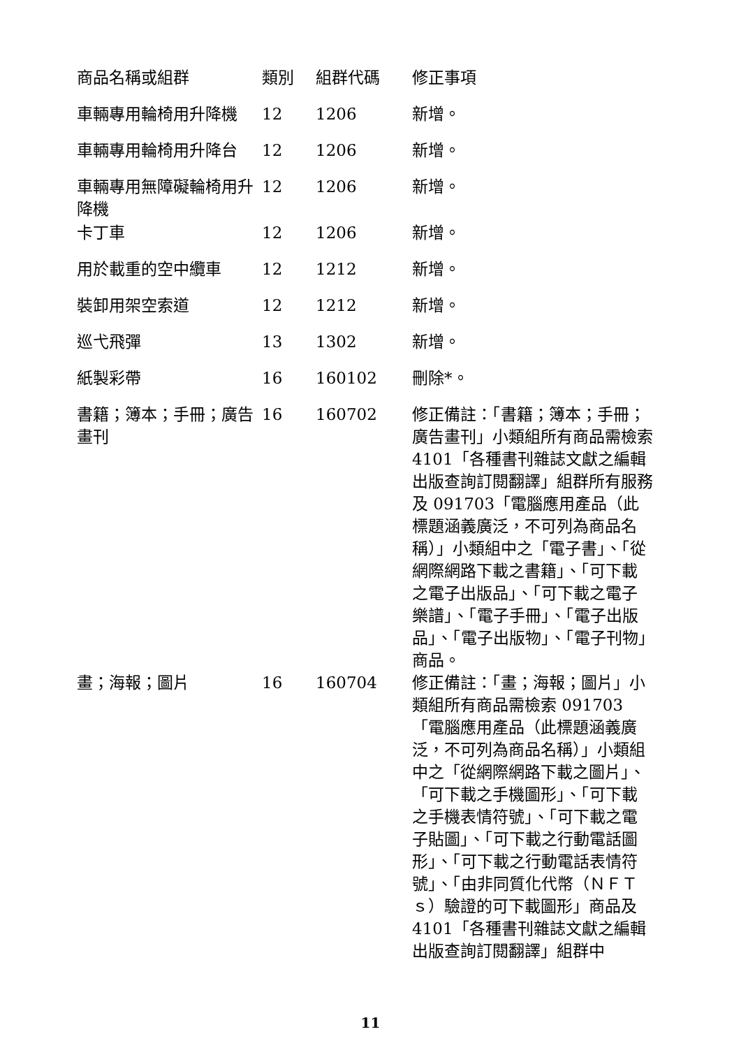| 商品名稱或組群 | 類別 | 組群代碼 | 修正事項 |
| --- | --- | --- | --- |
| 車輛專用輪椅用升降機 | 12 | 1206 | 新增。 |
| 車輛專用輪椅用升降台 | 12 | 1206 | 新增。 |
| 車輛專用無障礙輪椅用升降機 | 12 | 1206 | 新增。 |
| 卡丁車 | 12 | 1206 | 新增。 |
| 用於載重的空中纜車 | 12 | 1212 | 新增。 |
| 裝卸用架空索道 | 12 | 1212 | 新增。 |
| 巡弋飛彈 | 13 | 1302 | 新增。 |
| 紙製彩帶 | 16 | 160102 | 刪除*。 |
| 書籍；簿本；手冊；廣告畫刊 | 16 | 160702 | 修正備註：「書籍；簿本；手冊；廣告畫刊」小類組所有商品需檢索 4101「各種書刊雜誌文獻之編輯出版查詢訂閱翻譯」組群所有服務及 091703「電腦應用產品（此標題涵義廣泛，不可列為商品名稱）」小類組中之「電子書」、「從網際網路下載之書籍」、「可下載之電子出版品」、「可下載之電子樂譜」、「電子手冊」、「電子出版品」、「電子出版物」、「電子刊物」商品。 |
| 畫；海報；圖片 | 16 | 160704 | 修正備註：「畫；海報；圖片」小類組所有商品需檢索 091703「電腦應用產品（此標題涵義廣泛，不可列為商品名稱）」小類組中之「從網際網路下載之圖片」、「可下載之手機圖形」、「可下載之手機表情符號」、「可下載之電子貼圖」、「可下載之行動電話圖形」、「可下載之行動電話表情符號」、「由非同質化代幣（ＮＦＴｓ）驗證的可下載圖形」商品及 4101「各種書刊雜誌文獻之編輯出版查詢訂閱翻譯」組群中 |
11